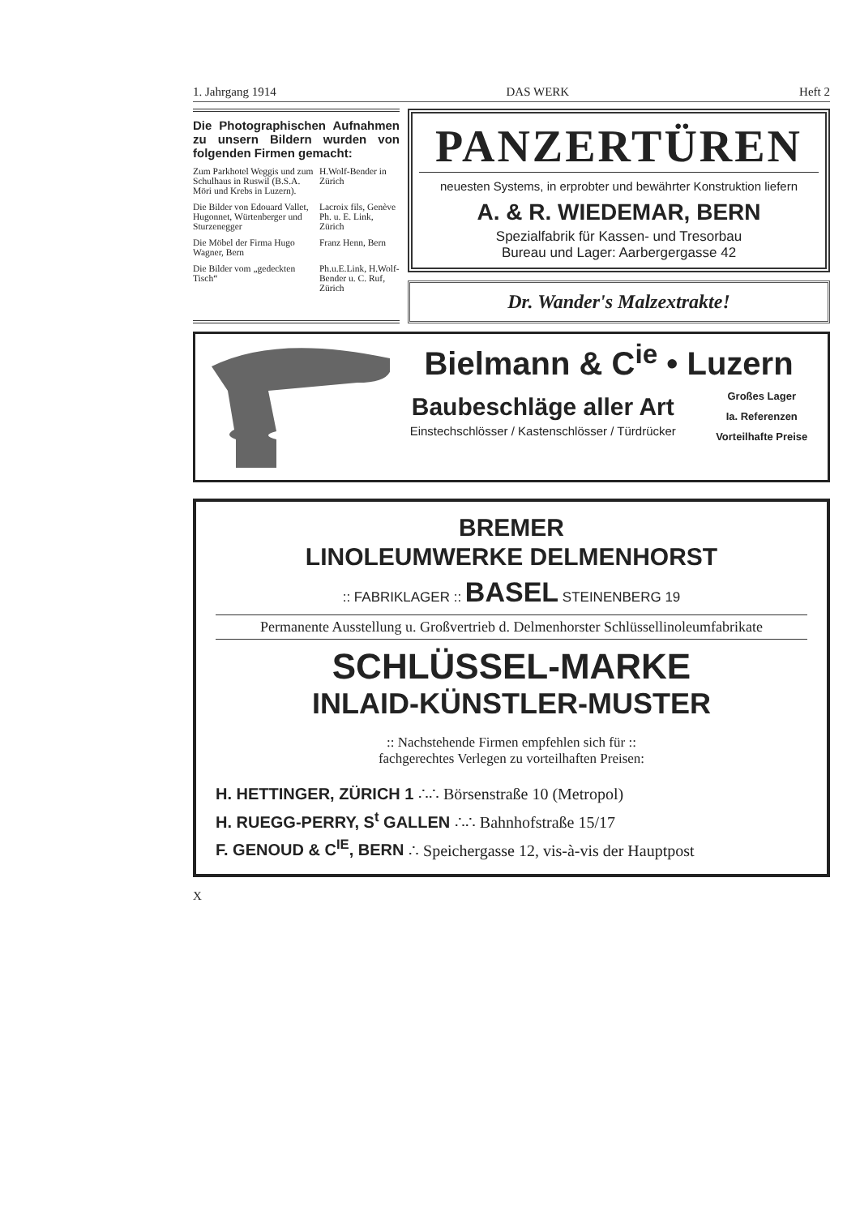1. Jahrgang 1914 DAS WERK Heft 2
Die Photographischen Aufnahmen zu unsern Bildern wurden von folgenden Firmen gemacht:
| Zum Parkhotel Weggis und zum Schulhaus in Ruswil (B.S.A. Möri und Krebs in Luzern). | H.Wolf-Bender in Zürich |
| Die Bilder von Edouard Vallet, Hugonnet, Würtenberger und Sturzenegger | Lacroix fils, Genève Ph. u. E. Link, Zürich |
| Die Möbel der Firma Hugo Wagner, Bern | Franz Henn, Bern |
| Die Bilder vom „gedeckten Tisch“ | Ph.u.E.Link, H.Wolf-Bender u. C. Ruf, Zürich |
PANZERTÜREN
neuesten Systems, in erprobter und bewährter Konstruktion liefern
A. & R. WIEDEMAR, BERN
Spezialfabrik für Kassen- und Tresorbau
Bureau und Lager: Aarbergergasse 42
Dr. Wander's Malzextrakte!
Bielmann & C<sup>ie</sup> • Luzern
Baubeschläge aller Art
Einstechschlösser / Kastenschlösser / Türdrücker
Großes Lager
Ia. Referenzen
Vorteilhafte Preise
BREMER
LINOLEUMWERKE DELMENHORST
:: FABRIKLAGER :: BASEL STEINENBERG 19
Permanente Ausstellung u. Großvertrieb d. Delmenhorster Schlüssellinoleumfabrikate
SCHLÜSSEL-MARKE
INLAID-KÜNSTLER-MUSTER
:: Nachstehende Firmen empfehlen sich für ::
fachgerechtes Verlegen zu vorteilhaften Preisen:
H. HETTINGER, ZÜRICH 1 ∴∴ Börsenstraße 10 (Metropol)
H. RUEGG-PERRY, S<sup>t</sup> GALLEN ∴∴ Bahnhofstraße 15/17
F. GENOUD & C<sup>IE</sup>, BERN ∴ Speichergasse 12, vis-à-vis der Hauptpost
X